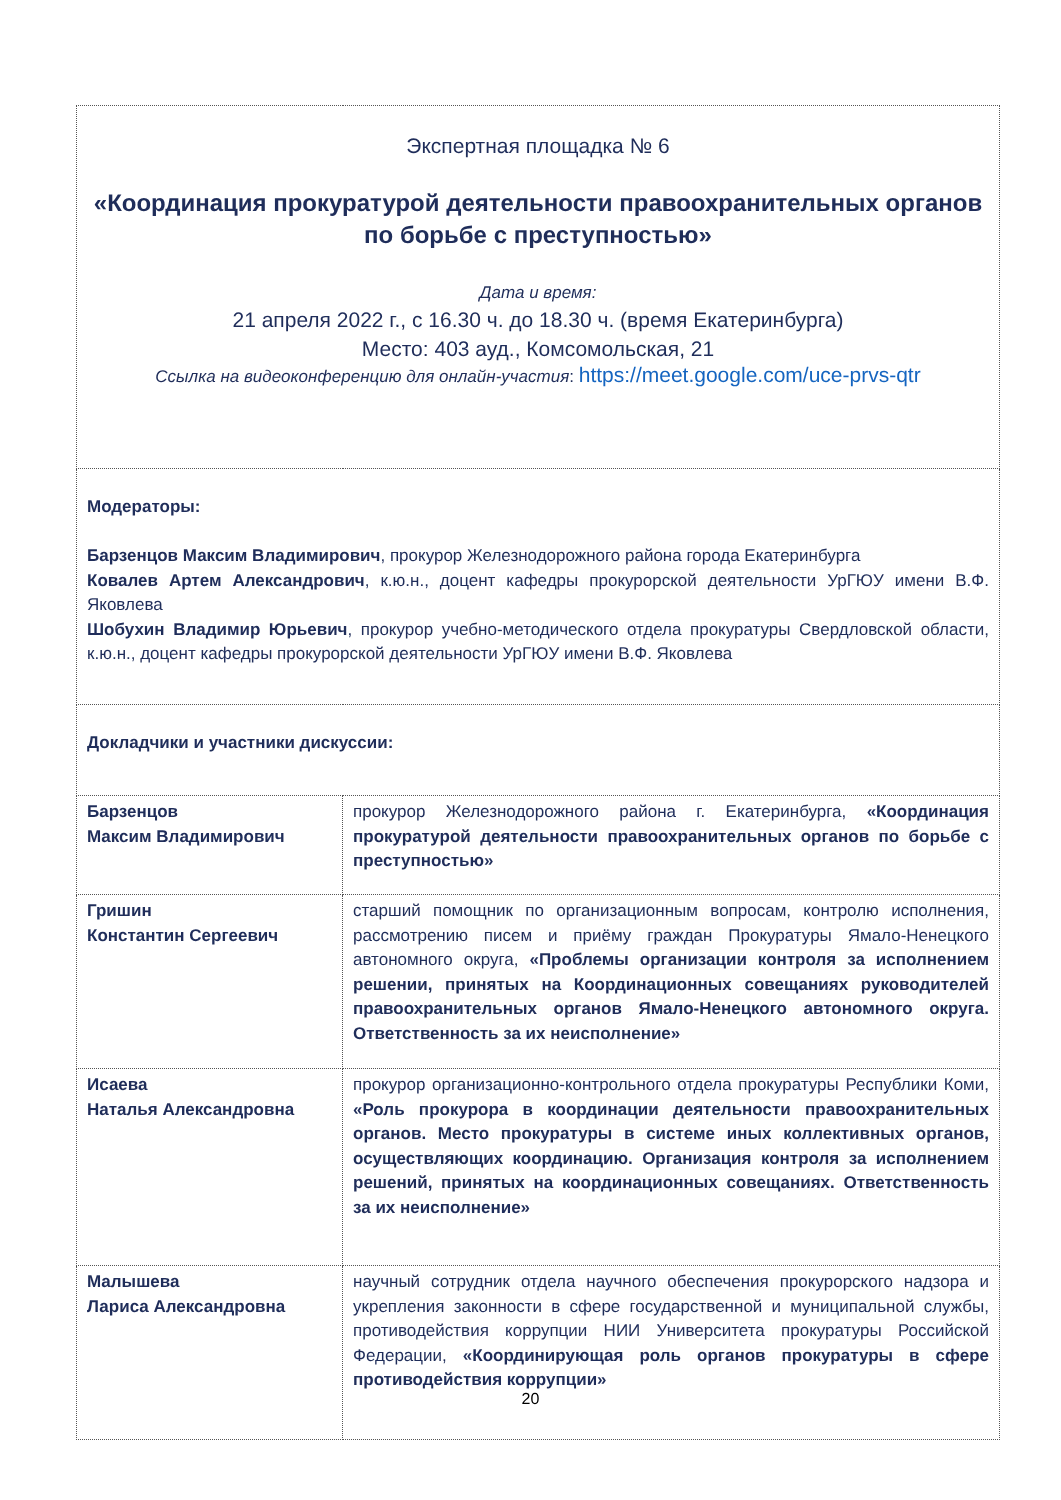| Экспертная площадка № 6 «Координация прокуратурой деятельности правоохранительных органов по борьбе с преступностью» Дата и время: 21 апреля 2022 г., с 16.30 ч. до 18.30 ч. (время Екатеринбурга) Место: 403 ауд., Комсомольская, 21 Ссылка на видеоконференцию для онлайн-участия : https://meet.google.com/uce-prvs-qtr | |
| Модераторы: Барзенцов Максим Владимирович , прокурор Железнодорожного района города Екатеринбурга Ковалев Артем Александрович , к.ю.н., доцент кафедры прокурорской деятельности УрГЮУ имени В.Ф. Яковлева Шобухин Владимир Юрьевич , прокурор учебно-методического отдела прокуратуры Свердловской области, к.ю.н., доцент кафедры прокурорской деятельности УрГЮУ имени В.Ф. Яковлева | |
| Докладчики и участники дискуссии: | |
| Барзенцов Максим Владимирович | прокурор Железнодорожного района г. Екатеринбурга, «Координация прокуратурой деятельности правоохранительных органов по борьбе с преступностью» |
| Гришин Константин Сергеевич | старший помощник по организационным вопросам, контролю исполнения, рассмотрению писем и приёму граждан Прокуратуры Ямало-Ненецкого автономного округа, «Проблемы организации контроля за исполнением решении, принятых на Координационных совещаниях руководителей правоохранительных органов Ямало-Ненецкого автономного округа. Ответственность за их неисполнение» |
| Исаева Наталья Александровна | прокурор организационно-контрольного отдела прокуратуры Республики Коми, «Роль прокурора в координации деятельности правоохранительных органов. Место прокуратуры в системе иных коллективных органов, осуществляющих координацию. Организация контроля за исполнением решений, принятых на координационных совещаниях. Ответственность за их неисполнение» |
| Малышева Лариса Александровна | научный сотрудник отдела научного обеспечения прокурорского надзора и укрепления законности в сфере государственной и муниципальной службы, противодействия коррупции НИИ Университета прокуратуры Российской Федерации, «Координирующая роль органов прокуратуры в сфере противодействия коррупции» |
20